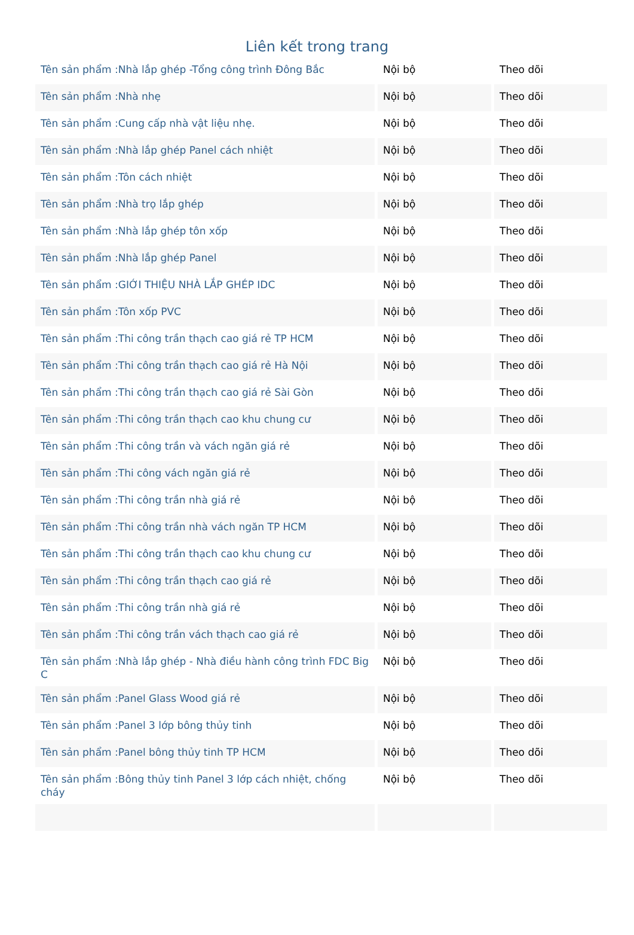Liên kết trong trang
| Tên sản phẩm :Nhà lắp ghép -Tổng công trình Đông Bắc | Nội bộ | Theo dõi |
| Tên sản phẩm :Nhà nhẹ | Nội bộ | Theo dõi |
| Tên sản phẩm :Cung cấp nhà vật liệu nhẹ. | Nội bộ | Theo dõi |
| Tên sản phẩm :Nhà lắp ghép Panel cách nhiệt | Nội bộ | Theo dõi |
| Tên sản phẩm :Tôn cách nhiệt | Nội bộ | Theo dõi |
| Tên sản phẩm :Nhà trọ lắp ghép | Nội bộ | Theo dõi |
| Tên sản phẩm :Nhà lắp ghép tôn xốp | Nội bộ | Theo dõi |
| Tên sản phẩm :Nhà lắp ghép Panel | Nội bộ | Theo dõi |
| Tên sản phẩm :GIỚI THIỆU NHÀ LẮP GHÉP IDC | Nội bộ | Theo dõi |
| Tên sản phẩm :Tôn xốp PVC | Nội bộ | Theo dõi |
| Tên sản phẩm :Thi công trần thạch cao giá rẻ TP HCM | Nội bộ | Theo dõi |
| Tên sản phẩm :Thi công trần thạch cao giá rẻ Hà Nội | Nội bộ | Theo dõi |
| Tên sản phẩm :Thi công trần thạch cao giá rẻ Sài Gòn | Nội bộ | Theo dõi |
| Tên sản phẩm :Thi công trần thạch cao khu chung cư | Nội bộ | Theo dõi |
| Tên sản phẩm :Thi công trần và vách ngăn giá rẻ | Nội bộ | Theo dõi |
| Tên sản phẩm :Thi công vách ngăn giá rẻ | Nội bộ | Theo dõi |
| Tên sản phẩm :Thi công trần nhà giá rẻ | Nội bộ | Theo dõi |
| Tên sản phẩm :Thi công trần nhà vách ngăn TP HCM | Nội bộ | Theo dõi |
| Tên sản phẩm :Thi công trần thạch cao khu chung cư | Nội bộ | Theo dõi |
| Tên sản phẩm :Thi công trần thạch cao giá rẻ | Nội bộ | Theo dõi |
| Tên sản phẩm :Thi công trần nhà giá rẻ | Nội bộ | Theo dõi |
| Tên sản phẩm :Thi công trần vách thạch cao giá rẻ | Nội bộ | Theo dõi |
| Tên sản phẩm :Nhà lắp ghép - Nhà điều hành công trình FDC Big C | Nội bộ | Theo dõi |
| Tên sản phẩm :Panel Glass Wood giá rẻ | Nội bộ | Theo dõi |
| Tên sản phẩm :Panel 3 lớp bông thủy tinh | Nội bộ | Theo dõi |
| Tên sản phẩm :Panel bông thủy tinh TP HCM | Nội bộ | Theo dõi |
| Tên sản phẩm :Bông thủy tinh Panel 3 lớp cách nhiệt, chống cháy | Nội bộ | Theo dõi |